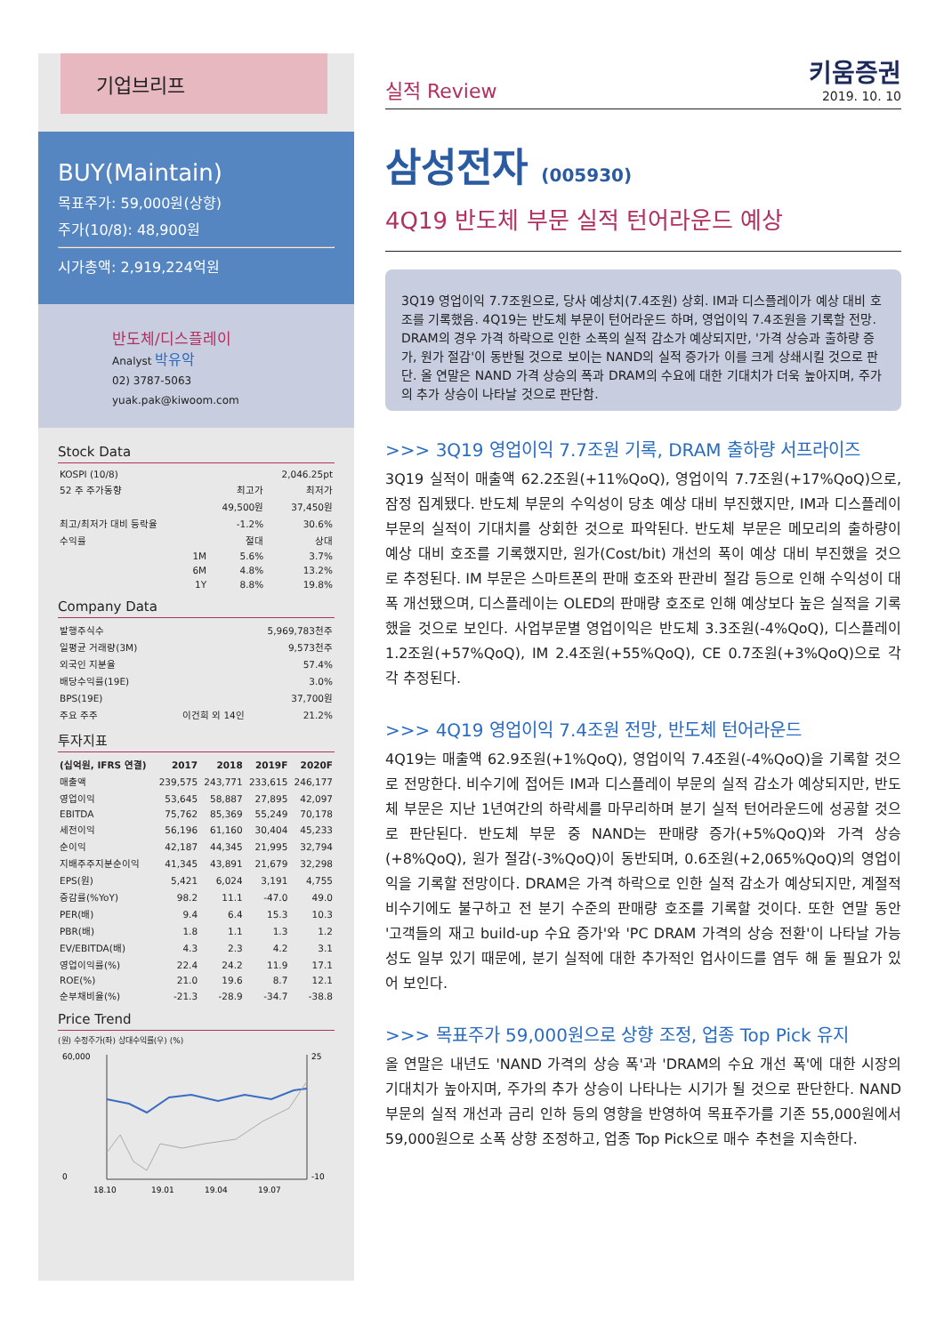기업브리프
BUY(Maintain)
목표주가: 59,000원(상향)
주가(10/8): 48,900원
시가총액: 2,919,224억원
반도체/디스플레이
Analyst 박유악
02) 3787-5063
yuak.pak@kiwoom.com
Stock Data
| KOSPI (10/8) | | | 2,046.25pt |
| 52 주 주가동향 | | 최고가 | 최저가 |
| | | 49,500원 | 37,450원 |
| 최고/최저가 대비 등락율 | | -1.2% | 30.6% |
| 수익률 | | 절대 | 상대 |
| | 1M | 5.6% | 3.7% |
| | 6M | 4.8% | 13.2% |
| | 1Y | 8.8% | 19.8% |
Company Data
| 발행주식수 | | 5,969,783천주 |
| 일평균 거래량(3M) | | 9,573천주 |
| 외국인 지분율 | | 57.4% |
| 배당수익률(19E) | | 3.0% |
| BPS(19E) | | 37,700원 |
| 주요 주주 | 이건희 외 14인 | 21.2% |
투자지표
| (십억원, IFRS 연결) | 2017 | 2018 | 2019F | 2020F |
| --- | --- | --- | --- | --- |
| 매출액 | 239,575 | 243,771 | 233,615 | 246,177 |
| 영업이익 | 53,645 | 58,887 | 27,895 | 42,097 |
| EBITDA | 75,762 | 85,369 | 55,249 | 70,178 |
| 세전이익 | 56,196 | 61,160 | 30,404 | 45,233 |
| 순이익 | 42,187 | 44,345 | 21,995 | 32,794 |
| 지배주주지분순이익 | 41,345 | 43,891 | 21,679 | 32,298 |
| EPS(원) | 5,421 | 6,024 | 3,191 | 4,755 |
| 증감률(%YoY) | 98.2 | 11.1 | -47.0 | 49.0 |
| PER(배) | 9.4 | 6.4 | 15.3 | 10.3 |
| PBR(배) | 1.8 | 1.1 | 1.3 | 1.2 |
| EV/EBITDA(배) | 4.3 | 2.3 | 4.2 | 3.1 |
| 영업이익률(%) | 22.4 | 24.2 | 11.9 | 17.1 |
| ROE(%) | 21.0 | 19.6 | 8.7 | 12.1 |
| 순부채비율(%) | -21.3 | -28.9 | -34.7 | -38.8 |
Price Trend
(원) 수정주가(좌) 상대수익률(우) (%)
60,000
0
25
-10
18.10
19.01
19.04
19.07
실적 Review
키움증권
2019. 10. 10
삼성전자 (005930)
4Q19 반도체 부문 실적 턴어라운드 예상
3Q19 영업이익 7.7조원으로, 당사 예상치(7.4조원) 상회. IM과 디스플레이가 예상 대비 호조를 기록했음. 4Q19는 반도체 부문이 턴어라운드 하며, 영업이익 7.4조원을 기록할 전망. DRAM의 경우 가격 하락으로 인한 소폭의 실적 감소가 예상되지만, '가격 상승과 출하량 증가, 원가 절감'이 동반될 것으로 보이는 NAND의 실적 증가가 이를 크게 상쇄시킬 것으로 판단. 올 연말은 NAND 가격 상승의 폭과 DRAM의 수요에 대한 기대치가 더욱 높아지며, 주가의 추가 상승이 나타날 것으로 판단함.
>>> 3Q19 영업이익 7.7조원 기록, DRAM 출하량 서프라이즈
3Q19 실적이 매출액 62.2조원(+11%QoQ), 영업이익 7.7조원(+17%QoQ)으로, 잠정 집계됐다. 반도체 부문의 수익성이 당초 예상 대비 부진했지만, IM과 디스플레이 부문의 실적이 기대치를 상회한 것으로 파악된다. 반도체 부문은 메모리의 출하량이 예상 대비 호조를 기록했지만, 원가(Cost/bit) 개선의 폭이 예상 대비 부진했을 것으로 추정된다. IM 부문은 스마트폰의 판매 호조와 판관비 절감 등으로 인해 수익성이 대폭 개선됐으며, 디스플레이는 OLED의 판매량 호조로 인해 예상보다 높은 실적을 기록했을 것으로 보인다. 사업부문별 영업이익은 반도체 3.3조원(-4%QoQ), 디스플레이 1.2조원(+57%QoQ), IM 2.4조원(+55%QoQ), CE 0.7조원(+3%QoQ)으로 각각 추정된다.
>>> 4Q19 영업이익 7.4조원 전망, 반도체 턴어라운드
4Q19는 매출액 62.9조원(+1%QoQ), 영업이익 7.4조원(-4%QoQ)을 기록할 것으로 전망한다. 비수기에 접어든 IM과 디스플레이 부문의 실적 감소가 예상되지만, 반도체 부문은 지난 1년여간의 하락세를 마무리하며 분기 실적 턴어라운드에 성공할 것으로 판단된다. 반도체 부문 중 NAND는 판매량 증가(+5%QoQ)와 가격 상승(+8%QoQ), 원가 절감(-3%QoQ)이 동반되며, 0.6조원(+2,065%QoQ)의 영업이익을 기록할 전망이다. DRAM은 가격 하락으로 인한 실적 감소가 예상되지만, 계절적 비수기에도 불구하고 전 분기 수준의 판매량 호조를 기록할 것이다. 또한 연말 동안 '고객들의 재고 build-up 수요 증가'와 'PC DRAM 가격의 상승 전환'이 나타날 가능성도 일부 있기 때문에, 분기 실적에 대한 추가적인 업사이드를 염두 해 둘 필요가 있어 보인다.
>>> 목표주가 59,000원으로 상향 조정, 업종 Top Pick 유지
올 연말은 내년도 'NAND 가격의 상승 폭'과 'DRAM의 수요 개선 폭'에 대한 시장의 기대치가 높아지며, 주가의 추가 상승이 나타나는 시기가 될 것으로 판단한다. NAND 부문의 실적 개선과 금리 인하 등의 영향을 반영하여 목표주가를 기존 55,000원에서 59,000원으로 소폭 상향 조정하고, 업종 Top Pick으로 매수 추천을 지속한다.